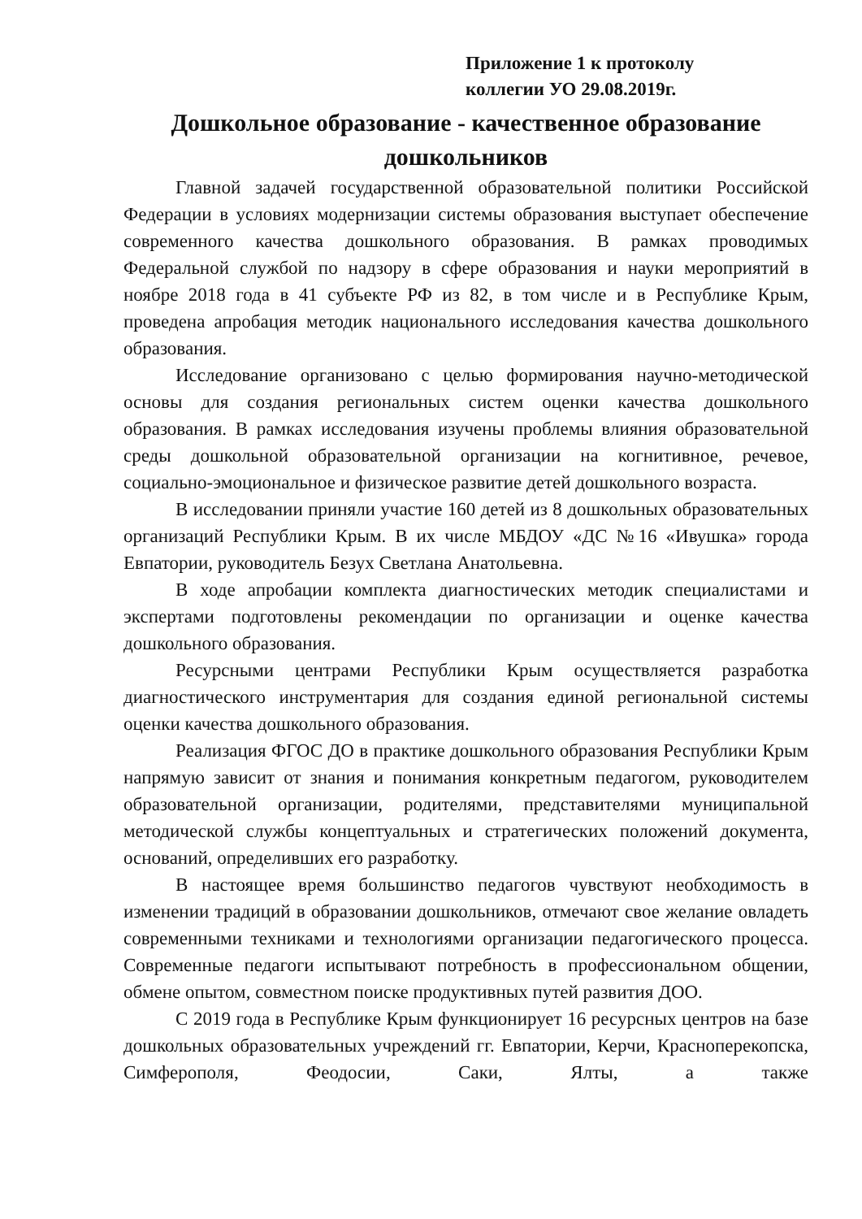Приложение 1 к протоколу
коллегии УО 29.08.2019г.
Дошкольное образование - качественное образование дошкольников
Главной задачей государственной образовательной политики Российской Федерации в условиях модернизации системы образования выступает обеспечение современного качества дошкольного образования. В рамках проводимых Федеральной службой по надзору в сфере образования и науки мероприятий в ноябре 2018 года в 41 субъекте РФ из 82, в том числе и в Республике Крым, проведена апробация методик национального исследования качества дошкольного образования.
Исследование организовано с целью формирования научно-методической основы для создания региональных систем оценки качества дошкольного образования. В рамках исследования изучены проблемы влияния образовательной среды дошкольной образовательной организации на когнитивное, речевое, социально-эмоциональное и физическое развитие детей дошкольного возраста.
В исследовании приняли участие 160 детей из 8 дошкольных образовательных организаций Республики Крым. В их числе МБДОУ «ДС №16 «Ивушка» города Евпатории, руководитель Безух Светлана Анатольевна.
В ходе апробации комплекта диагностических методик специалистами и экспертами подготовлены рекомендации по организации и оценке качества дошкольного образования.
Ресурсными центрами Республики Крым осуществляется разработка диагностического инструментария для создания единой региональной системы оценки качества дошкольного образования.
Реализация ФГОС ДО в практике дошкольного образования Республики Крым напрямую зависит от знания и понимания конкретным педагогом, руководителем образовательной организации, родителями, представителями муниципальной методической службы концептуальных и стратегических положений документа, оснований, определивших его разработку.
В настоящее время большинство педагогов чувствуют необходимость в изменении традиций в образовании дошкольников, отмечают свое желание овладеть современными техниками и технологиями организации педагогического процесса. Современные педагоги испытывают потребность в профессиональном общении, обмене опытом, совместном поиске продуктивных путей развития ДОО.
С 2019 года в Республике Крым функционирует 16 ресурсных центров на базе дошкольных образовательных учреждений гг. Евпатории, Керчи, Красноперекопска, Симферополя, Феодосии, Саки, Ялты, а также